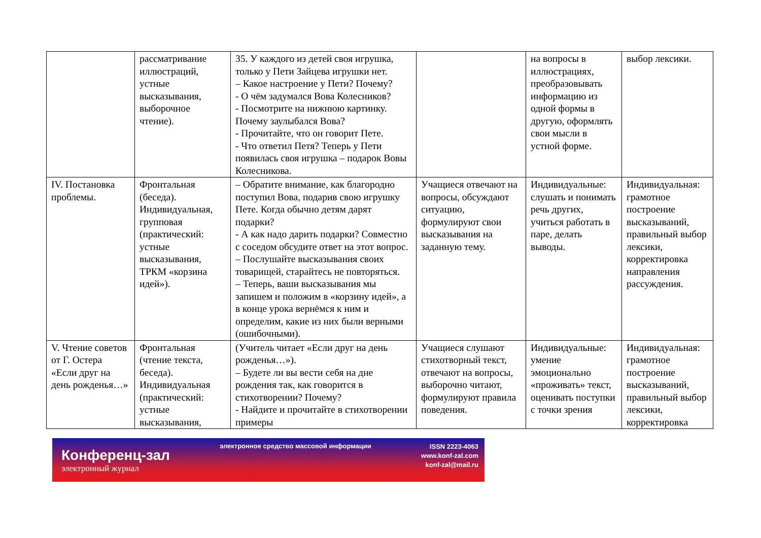| | рассматривание иллюстраций, устные высказывания, выборочное чтение). | 35. У каждого из детей своя игрушка, только у Пети Зайцева игрушки нет. – Какое настроение у Пети? Почему? - О чём задумался Вова Колесников? - Посмотрите на нижнюю картинку. Почему заулыбался Вова? - Прочитайте, что он говорит Пете. - Что ответил Петя? Теперь у Пети появилась своя игрушка – подарок Вовы Колесникова. | | на вопросы в иллюстрациях, преобразовывать информацию из одной формы в другую, оформлять свои мысли в устной форме. | выбор лексики. |
| IV. Постановка проблемы. | Фронтальная (беседа). Индивидуальная, групповая (практический: устные высказывания, ТРКМ «корзина идей»). | – Обратите внимание, как благородно поступил Вова, подарив свою игрушку Пете. Когда обычно детям дарят подарки? - А как надо дарить подарки? Совместно с соседом обсудите ответ на этот вопрос. – Послушайте высказывания своих товарищей, старайтесь не повторяться. – Теперь, ваши высказывания мы запишем и положим в «корзину идей», а в конце урока вернёмся к ним и определим, какие из них были верными (ошибочными). | Учащиеся отвечают на вопросы, обсуждают ситуацию, формулируют свои высказывания на заданную тему. | Индивидуальные: слушать и понимать речь других, учиться работать в паре, делать выводы. | Индивидуальная: грамотное построение высказываний, правильный выбор лексики, корректировка направления рассуждения. |
| V. Чтение советов от Г. Остера «Если друг на день рожденья…» | Фронтальная (чтение текста, беседа). Индивидуальная (практический: устные высказывания, | (Учитель читает «Если друг на день рожденья…»). – Будете ли вы вести себя на дне рождения так, как говорится в стихотворении? Почему? - Найдите и прочитайте в стихотворении примеры | Учащиеся слушают стихотворный текст, отвечают на вопросы, выборочно читают, формулируют правила поведения. | Индивидуальные: умение эмоционально «проживать» текст, оценивать поступки с точки зрения | Индивидуальная: грамотное построение высказываний, правильный выбор лексики, корректировка |
Конференц-зал
электронный журнал
электронное средство массовой информации
ISSN 2223-4063
www.konf-zal.com
konf-zal@mail.ru